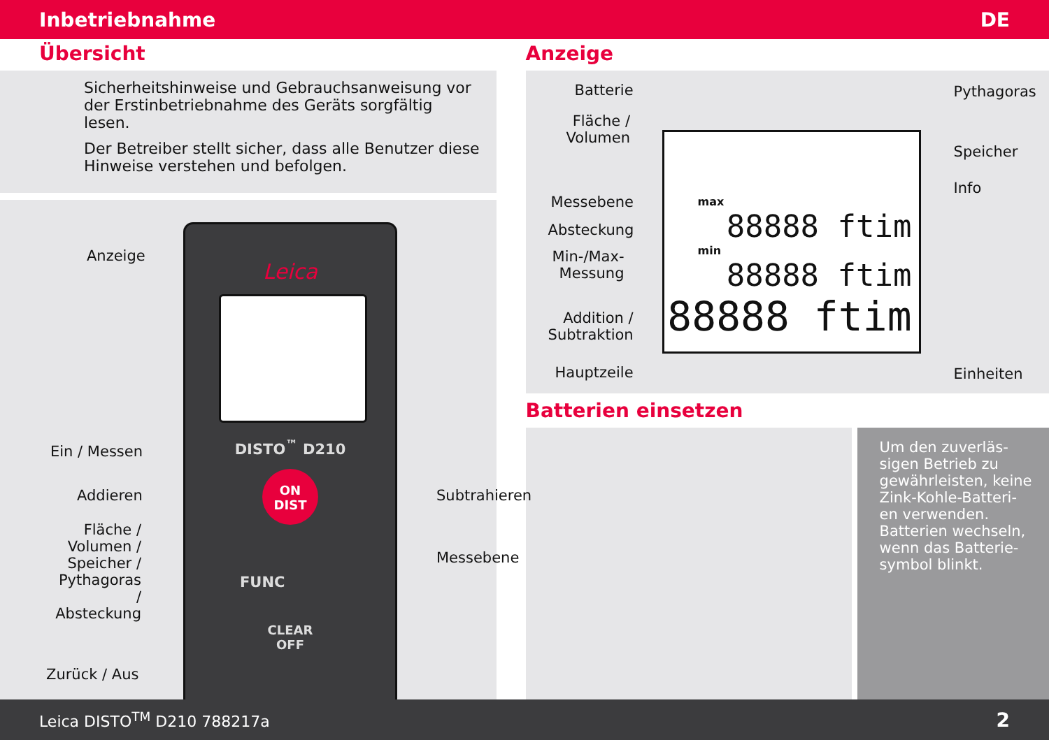Inbetriebnahme DE
Übersicht
Sicherheitshinweise und Gebrauchsanweisung vor der Erstinbetriebnahme des Geräts sorgfältig lesen.
Der Betreiber stellt sicher, dass alle Benutzer diese Hinweise verstehen und befolgen.
Leica
DISTO<sup>™</sup> D210
ON
DIST
FUNC
CLEAR
OFF
Anzeige
Ein / Messen
Addieren Subtrahieren
Fläche /
Volumen /
Speicher /
Pythagoras /
Absteckung
Messebene
Zurück / Aus
Anzeige
Batterie
Fläche /
Volumen
Messebene
Absteckung
Min-/Max-
Messung
Addition /
Subtraktion
Hauptzeile
Pythagoras
Speicher
Info
Einheiten
max
88888 ftim
min
88888 ftim
88888 ftim
Batterien einsetzen
Um den zuverläs-
sigen Betrieb zu
gewährleisten, keine
Zink-Kohle-Batteri-
en verwenden.
Batterien wechseln,
wenn das Batterie-
symbol blinkt.
Leica DISTO<sup>TM</sup> D210 788217a 2